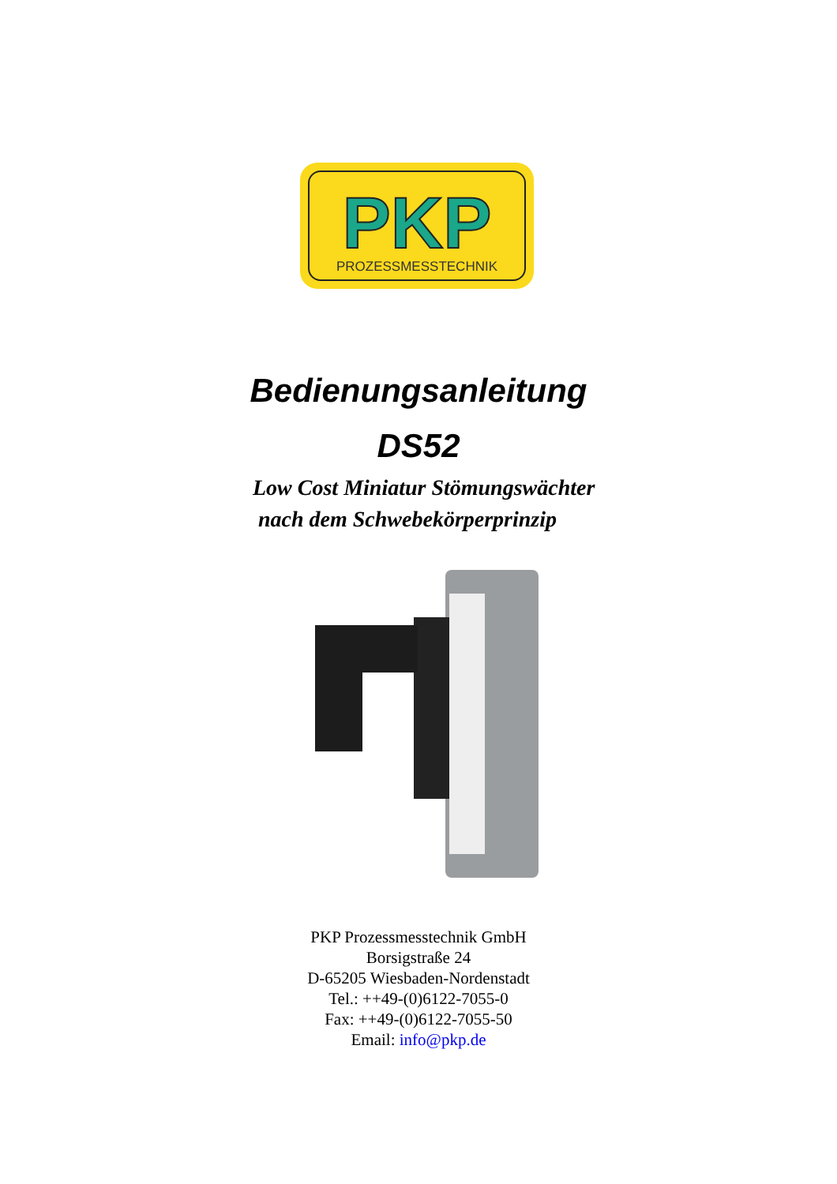PKP
PROZESSMESSTECHNIK
Bedienungsanleitung
DS52
Low Cost Miniatur Stömungswächter
nach dem Schwebekörperprinzip
PKP Prozessmesstechnik GmbH
Borsigstraße 24
D-65205 Wiesbaden-Nordenstadt
Tel.: ++49-(0)6122-7055-0
Fax: ++49-(0)6122-7055-50
Email: info@pkp.de